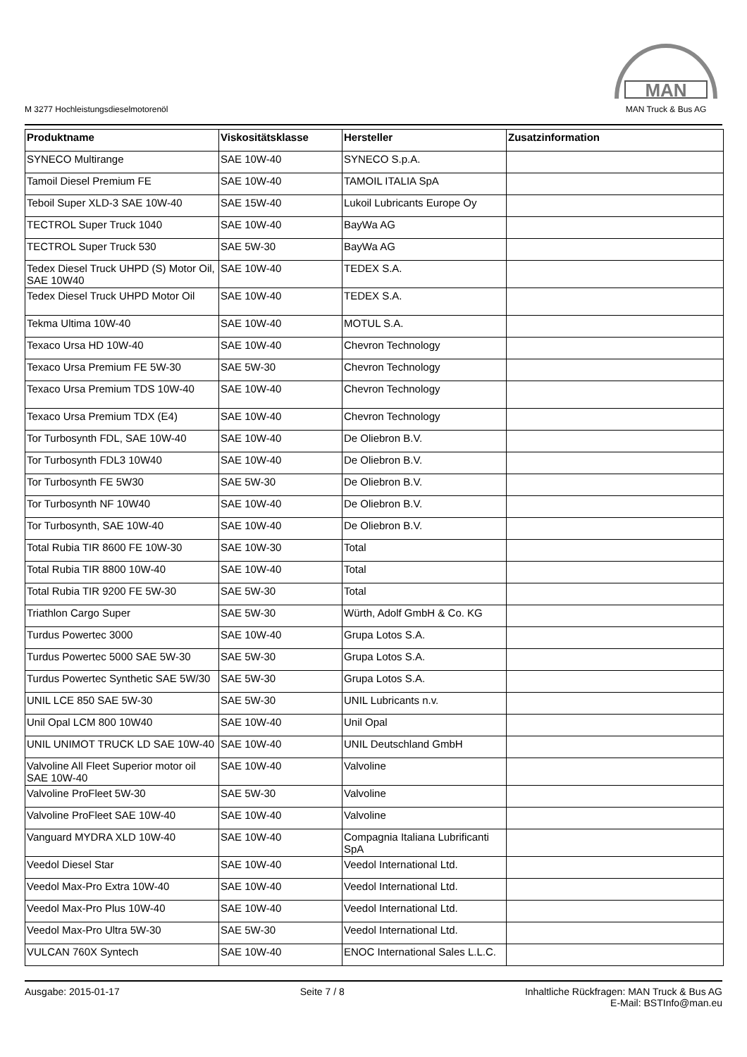M 3277 Hochleistungsdieselmotorenöl
MAN
MAN Truck & Bus AG
| Produktname | Viskositätsklasse | Hersteller | Zusatzinformation |
| --- | --- | --- | --- |
| SYNECO Multirange | SAE 10W-40 | SYNECO S.p.A. | |
| Tamoil Diesel Premium FE | SAE 10W-40 | TAMOIL ITALIA SpA | |
| Teboil Super XLD-3 SAE 10W-40 | SAE 15W-40 | Lukoil Lubricants Europe Oy | |
| TECTROL Super Truck 1040 | SAE 10W-40 | BayWa AG | |
| TECTROL Super Truck 530 | SAE 5W-30 | BayWa AG | |
| Tedex Diesel Truck UHPD (S) Motor Oil, SAE 10W40 | SAE 10W-40 | TEDEX S.A. | |
| Tedex Diesel Truck UHPD Motor Oil | SAE 10W-40 | TEDEX S.A. | |
| Tekma Ultima 10W-40 | SAE 10W-40 | MOTUL S.A. | |
| Texaco Ursa HD 10W-40 | SAE 10W-40 | Chevron Technology | |
| Texaco Ursa Premium FE 5W-30 | SAE 5W-30 | Chevron Technology | |
| Texaco Ursa Premium TDS 10W-40 | SAE 10W-40 | Chevron Technology | |
| Texaco Ursa Premium TDX (E4) | SAE 10W-40 | Chevron Technology | |
| Tor Turbosynth FDL, SAE 10W-40 | SAE 10W-40 | De Oliebron B.V. | |
| Tor Turbosynth FDL3 10W40 | SAE 10W-40 | De Oliebron B.V. | |
| Tor Turbosynth FE 5W30 | SAE 5W-30 | De Oliebron B.V. | |
| Tor Turbosynth NF 10W40 | SAE 10W-40 | De Oliebron B.V. | |
| Tor Turbosynth, SAE 10W-40 | SAE 10W-40 | De Oliebron B.V. | |
| Total Rubia TIR 8600 FE 10W-30 | SAE 10W-30 | Total | |
| Total Rubia TIR 8800 10W-40 | SAE 10W-40 | Total | |
| Total Rubia TIR 9200 FE 5W-30 | SAE 5W-30 | Total | |
| Triathlon Cargo Super | SAE 5W-30 | Würth, Adolf GmbH & Co. KG | |
| Turdus Powertec 3000 | SAE 10W-40 | Grupa Lotos S.A. | |
| Turdus Powertec 5000 SAE 5W-30 | SAE 5W-30 | Grupa Lotos S.A. | |
| Turdus Powertec Synthetic SAE 5W/30 | SAE 5W-30 | Grupa Lotos S.A. | |
| UNIL LCE 850 SAE 5W-30 | SAE 5W-30 | UNIL Lubricants n.v. | |
| Unil Opal LCM 800 10W40 | SAE 10W-40 | Unil Opal | |
| UNIL UNIMOT TRUCK LD SAE 10W-40 | SAE 10W-40 | UNIL Deutschland GmbH | |
| Valvoline All Fleet Superior motor oil SAE 10W-40 | SAE 10W-40 | Valvoline | |
| Valvoline ProFleet 5W-30 | SAE 5W-30 | Valvoline | |
| Valvoline ProFleet SAE 10W-40 | SAE 10W-40 | Valvoline | |
| Vanguard MYDRA XLD 10W-40 | SAE 10W-40 | Compagnia Italiana Lubrificanti SpA | |
| Veedol Diesel Star | SAE 10W-40 | Veedol International Ltd. | |
| Veedol Max-Pro Extra 10W-40 | SAE 10W-40 | Veedol International Ltd. | |
| Veedol Max-Pro Plus 10W-40 | SAE 10W-40 | Veedol International Ltd. | |
| Veedol Max-Pro Ultra 5W-30 | SAE 5W-30 | Veedol International Ltd. | |
| VULCAN 760X Syntech | SAE 10W-40 | ENOC International Sales L.L.C. | |
Ausgabe: 2015-01-17 Seite 7 / 8 Inhaltliche Rückfragen: MAN Truck & Bus AG
E-Mail: BSTInfo@man.eu